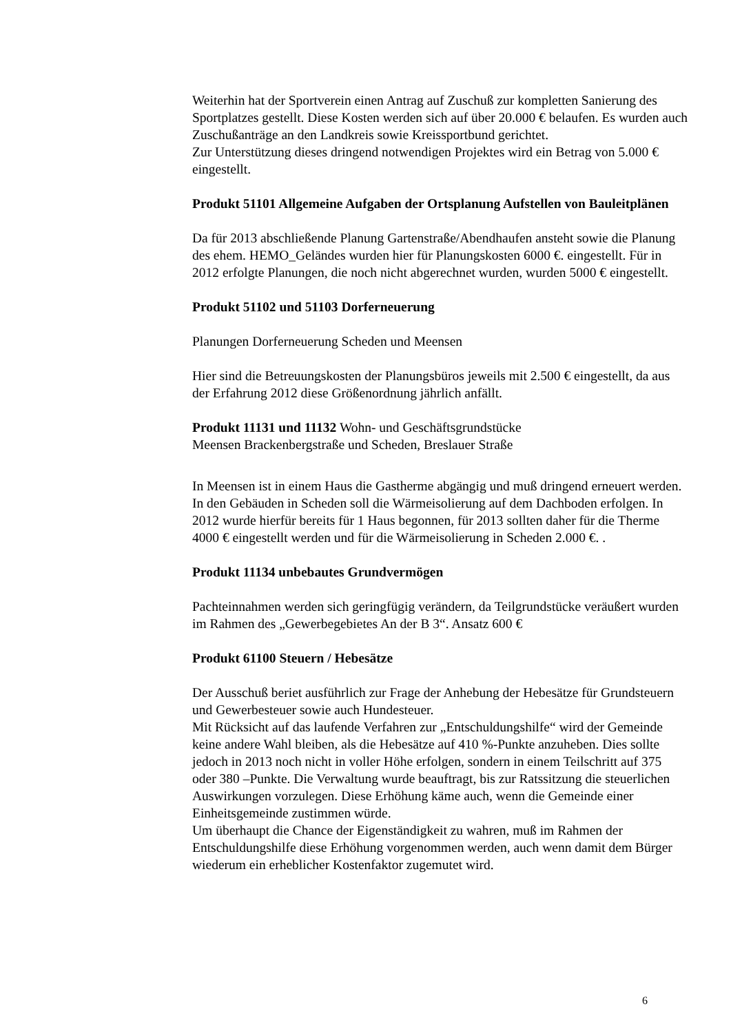Weiterhin hat der Sportverein einen Antrag auf Zuschuß zur kompletten Sanierung des Sportplatzes gestellt. Diese Kosten werden sich auf über 20.000 € belaufen. Es wurden auch Zuschußanträge an den Landkreis sowie Kreissportbund gerichtet.
Zur Unterstützung dieses dringend notwendigen Projektes wird ein Betrag von 5.000 € eingestellt.
Produkt 51101 Allgemeine Aufgaben der Ortsplanung Aufstellen von Bauleitplänen
Da für 2013 abschließende Planung Gartenstraße/Abendhaufen ansteht sowie die Planung des ehem. HEMO_Geländes wurden hier für Planungskosten 6000 €. eingestellt. Für in 2012 erfolgte Planungen, die noch nicht abgerechnet wurden, wurden 5000 € eingestellt.
Produkt 51102 und 51103 Dorferneuerung
Planungen Dorferneuerung Scheden und Meensen
Hier sind die Betreuungskosten der Planungsbüros jeweils mit 2.500 € eingestellt, da aus der Erfahrung 2012 diese Größenordnung jährlich anfällt.
Produkt 11131 und 11132 Wohn- und Geschäftsgrundstücke
Meensen Brackenbergstraße und Scheden, Breslauer Straße
In Meensen ist in einem Haus die Gastherme abgängig und muß dringend erneuert werden.
In den Gebäuden in Scheden soll die Wärmeisolierung auf dem Dachboden erfolgen. In 2012 wurde hierfür bereits für 1 Haus begonnen, für 2013 sollten daher für die Therme 4000 € eingestellt werden und für die Wärmeisolierung in Scheden 2.000 €. .
Produkt 11134 unbebautes Grundvermögen
Pachteinnahmen werden sich geringfügig verändern, da Teilgrundstücke veräußert wurden im Rahmen des „Gewerbegebietes An der B 3“. Ansatz 600 €
Produkt 61100 Steuern / Hebesätze
Der Ausschuß beriet ausführlich zur Frage der Anhebung der Hebesätze für Grundsteuern und Gewerbesteuer sowie auch Hundesteuer.
Mit Rücksicht auf das laufende Verfahren zur „Entschuldungshilfe“ wird der Gemeinde keine andere Wahl bleiben, als die Hebesätze auf 410 %-Punkte anzuheben. Dies sollte jedoch in 2013 noch nicht in voller Höhe erfolgen, sondern in einem Teilschritt auf 375 oder 380 –Punkte. Die Verwaltung wurde beauftragt, bis zur Ratssitzung die steuerlichen Auswirkungen vorzulegen. Diese Erhöhung käme auch, wenn die Gemeinde einer Einheitsgemeinde zustimmen würde.
Um überhaupt die Chance der Eigenständigkeit zu wahren, muß im Rahmen der Entschuldungshilfe diese Erhöhung vorgenommen werden, auch wenn damit dem Bürger wiederum ein erheblicher Kostenfaktor zugemutet wird.
6